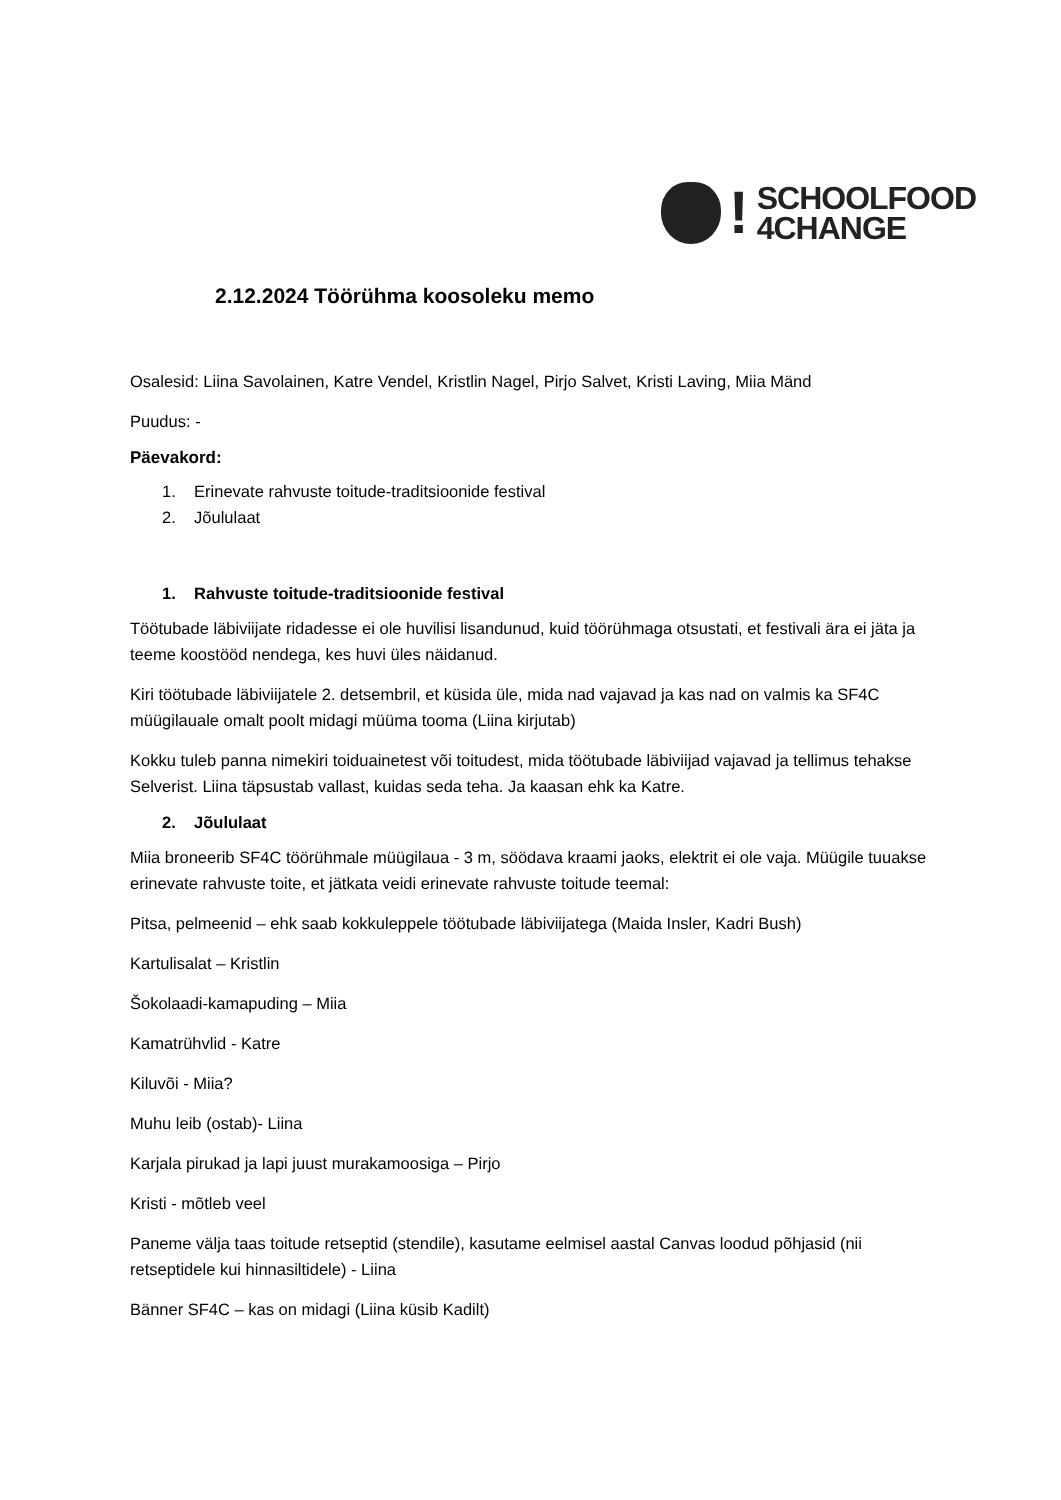!
SCHOOLFOOD
4CHANGE
2.12.2024 Töörühma koosoleku memo
Osalesid: Liina Savolainen, Katre Vendel, Kristlin Nagel, Pirjo Salvet, Kristi Laving, Miia Mänd
Puudus: -
Päevakord:
1. Erinevate rahvuste toitude-traditsioonide festival
2. Jõululaat
1. Rahvuste toitude-traditsioonide festival
Töötubade läbiviijate ridadesse ei ole huvilisi lisandunud, kuid töörühmaga otsustati, et festivali ära ei jäta ja teeme koostööd nendega, kes huvi üles näidanud.
Kiri töötubade läbiviijatele 2. detsembril, et küsida üle, mida nad vajavad ja kas nad on valmis ka SF4C müügilauale omalt poolt midagi müüma tooma (Liina kirjutab)
Kokku tuleb panna nimekiri toiduainetest või toitudest, mida töötubade läbiviijad vajavad ja tellimus tehakse Selverist. Liina täpsustab vallast, kuidas seda teha. Ja kaasan ehk ka Katre.
2. Jõululaat
Miia broneerib SF4C töörühmale müügilaua - 3 m, söödava kraami jaoks, elektrit ei ole vaja. Müügile tuuakse erinevate rahvuste toite, et jätkata veidi erinevate rahvuste toitude teemal:
Pitsa, pelmeenid – ehk saab kokkuleppele töötubade läbiviijatega (Maida Insler, Kadri Bush)
Kartulisalat – Kristlin
Šokolaadi-kamapuding – Miia
Kamatrühvlid - Katre
Kiluvõi - Miia?
Muhu leib (ostab)- Liina
Karjala pirukad ja lapi juust murakamoosiga – Pirjo
Kristi - mõtleb veel
Paneme välja taas toitude retseptid (stendile), kasutame eelmisel aastal Canvas loodud põhjasid (nii retseptidele kui hinnasiltidele) - Liina
Bänner SF4C – kas on midagi (Liina küsib Kadilt)